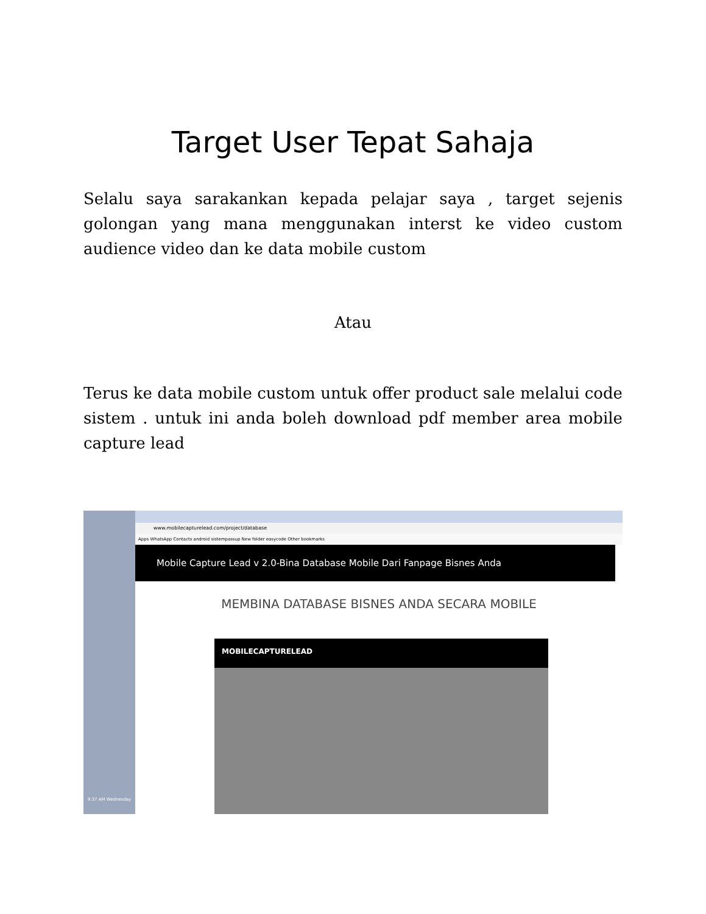Target User Tepat Sahaja
Selalu saya sarakankan kepada pelajar saya , target sejenis golongan yang mana menggunakan interst ke video custom audience video dan ke data mobile custom
Atau
Terus ke data mobile custom untuk offer product sale melalui code sistem . untuk ini anda boleh download pdf member area mobile capture lead
9:37 AM Wednesday
www.mobilecapturelead.com/project/database
Apps WhatsApp Contacts android sistempassup New folder easycode Other bookmarks
Mobile Capture Lead v 2.0-Bina Database Mobile Dari Fanpage Bisnes Anda
MEMBINA DATABASE BISNES ANDA SECARA MOBILE
MOBILECAPTURELEAD